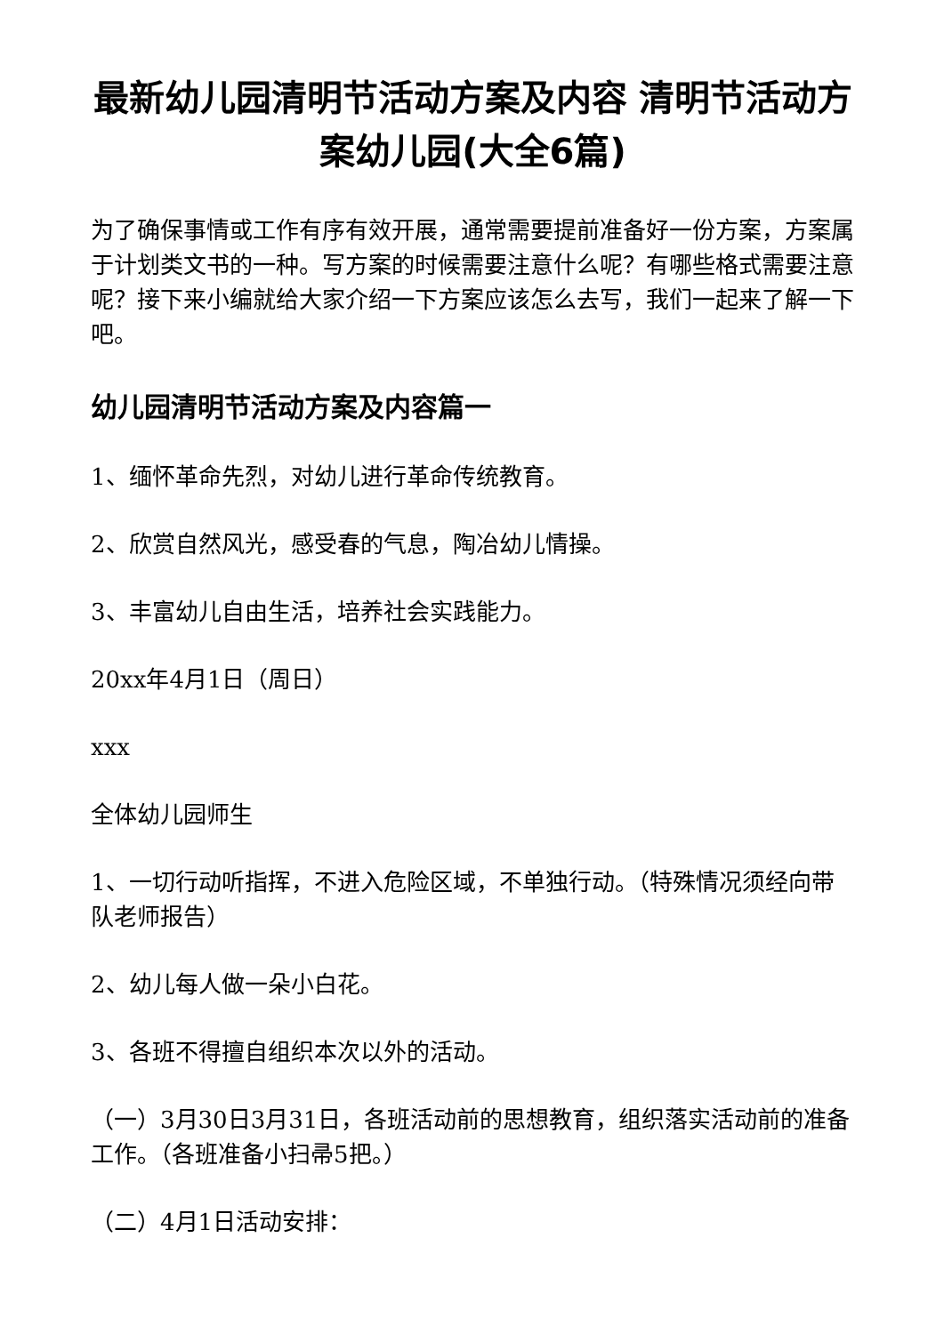最新幼儿园清明节活动方案及内容 清明节活动方案幼儿园(大全6篇)
为了确保事情或工作有序有效开展，通常需要提前准备好一份方案，方案属于计划类文书的一种。写方案的时候需要注意什么呢？有哪些格式需要注意呢？接下来小编就给大家介绍一下方案应该怎么去写，我们一起来了解一下吧。
幼儿园清明节活动方案及内容篇一
1、缅怀革命先烈，对幼儿进行革命传统教育。
2、欣赏自然风光，感受春的气息，陶冶幼儿情操。
3、丰富幼儿自由生活，培养社会实践能力。
20xx年4月1日（周日）
xxx
全体幼儿园师生
1、一切行动听指挥，不进入危险区域，不单独行动。（特殊情况须经向带队老师报告）
2、幼儿每人做一朵小白花。
3、各班不得擅自组织本次以外的活动。
（一）3月30日3月31日，各班活动前的思想教育，组织落实活动前的准备工作。（各班准备小扫帚5把。）
（二）4月1日活动安排：